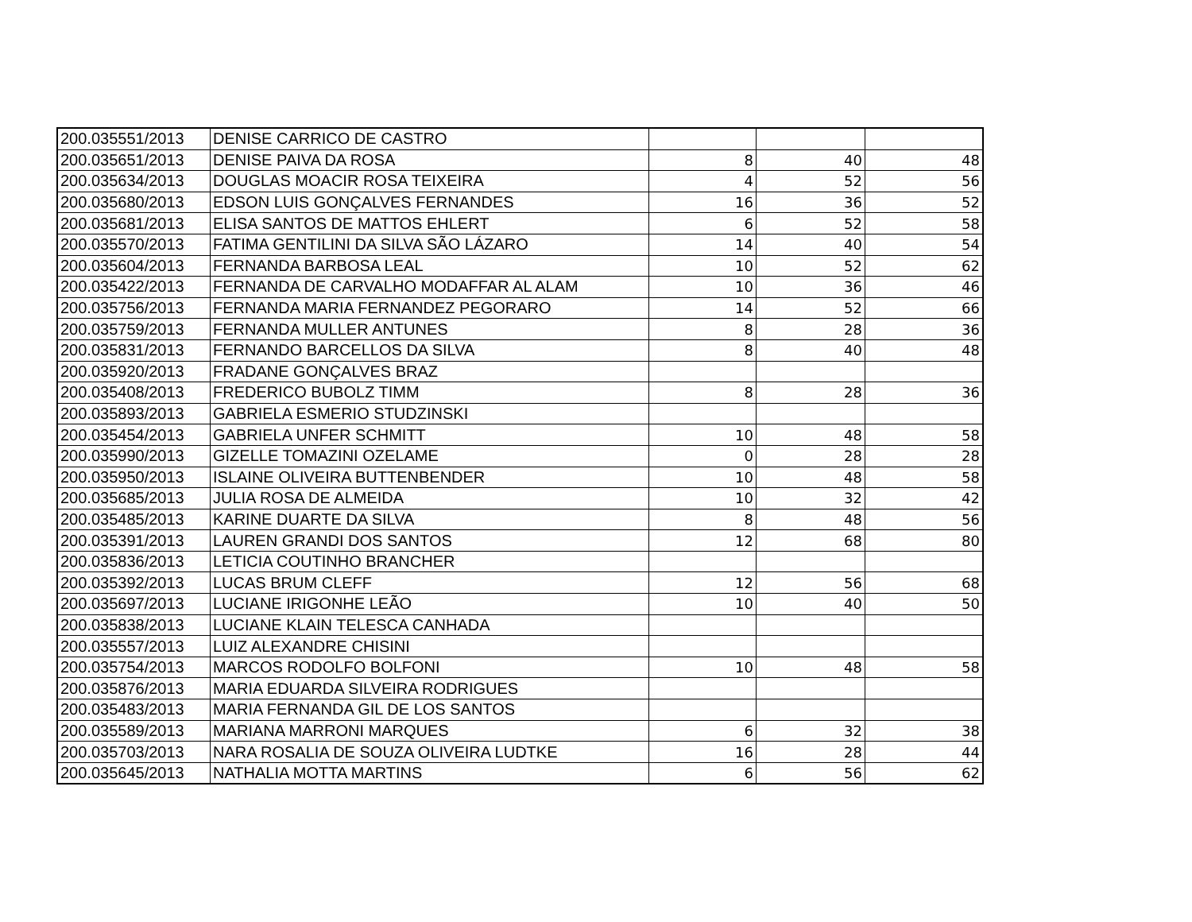| 200.035551/2013 | DENISE CARRICO DE CASTRO | | | |
| 200.035651/2013 | DENISE PAIVA DA ROSA | 8 | 40 | 48 |
| 200.035634/2013 | DOUGLAS MOACIR ROSA TEIXEIRA | 4 | 52 | 56 |
| 200.035680/2013 | EDSON LUIS GONÇALVES FERNANDES | 16 | 36 | 52 |
| 200.035681/2013 | ELISA SANTOS DE MATTOS EHLERT | 6 | 52 | 58 |
| 200.035570/2013 | FATIMA GENTILINI DA SILVA SÃO LÁZARO | 14 | 40 | 54 |
| 200.035604/2013 | FERNANDA BARBOSA LEAL | 10 | 52 | 62 |
| 200.035422/2013 | FERNANDA DE CARVALHO MODAFFAR AL ALAM | 10 | 36 | 46 |
| 200.035756/2013 | FERNANDA MARIA FERNANDEZ PEGORARO | 14 | 52 | 66 |
| 200.035759/2013 | FERNANDA MULLER ANTUNES | 8 | 28 | 36 |
| 200.035831/2013 | FERNANDO BARCELLOS DA SILVA | 8 | 40 | 48 |
| 200.035920/2013 | FRADANE GONÇALVES BRAZ | | | |
| 200.035408/2013 | FREDERICO BUBOLZ TIMM | 8 | 28 | 36 |
| 200.035893/2013 | GABRIELA ESMERIO STUDZINSKI | | | |
| 200.035454/2013 | GABRIELA UNFER SCHMITT | 10 | 48 | 58 |
| 200.035990/2013 | GIZELLE TOMAZINI OZELAME | 0 | 28 | 28 |
| 200.035950/2013 | ISLAINE OLIVEIRA BUTTENBENDER | 10 | 48 | 58 |
| 200.035685/2013 | JULIA ROSA DE ALMEIDA | 10 | 32 | 42 |
| 200.035485/2013 | KARINE DUARTE DA SILVA | 8 | 48 | 56 |
| 200.035391/2013 | LAUREN GRANDI DOS SANTOS | 12 | 68 | 80 |
| 200.035836/2013 | LETICIA COUTINHO BRANCHER | | | |
| 200.035392/2013 | LUCAS BRUM CLEFF | 12 | 56 | 68 |
| 200.035697/2013 | LUCIANE IRIGONHE LEÃO | 10 | 40 | 50 |
| 200.035838/2013 | LUCIANE KLAIN TELESCA CANHADA | | | |
| 200.035557/2013 | LUIZ ALEXANDRE CHISINI | | | |
| 200.035754/2013 | MARCOS RODOLFO BOLFONI | 10 | 48 | 58 |
| 200.035876/2013 | MARIA EDUARDA SILVEIRA RODRIGUES | | | |
| 200.035483/2013 | MARIA FERNANDA GIL DE LOS SANTOS | | | |
| 200.035589/2013 | MARIANA MARRONI MARQUES | 6 | 32 | 38 |
| 200.035703/2013 | NARA ROSALIA DE SOUZA OLIVEIRA LUDTKE | 16 | 28 | 44 |
| 200.035645/2013 | NATHALIA MOTTA MARTINS | 6 | 56 | 62 |